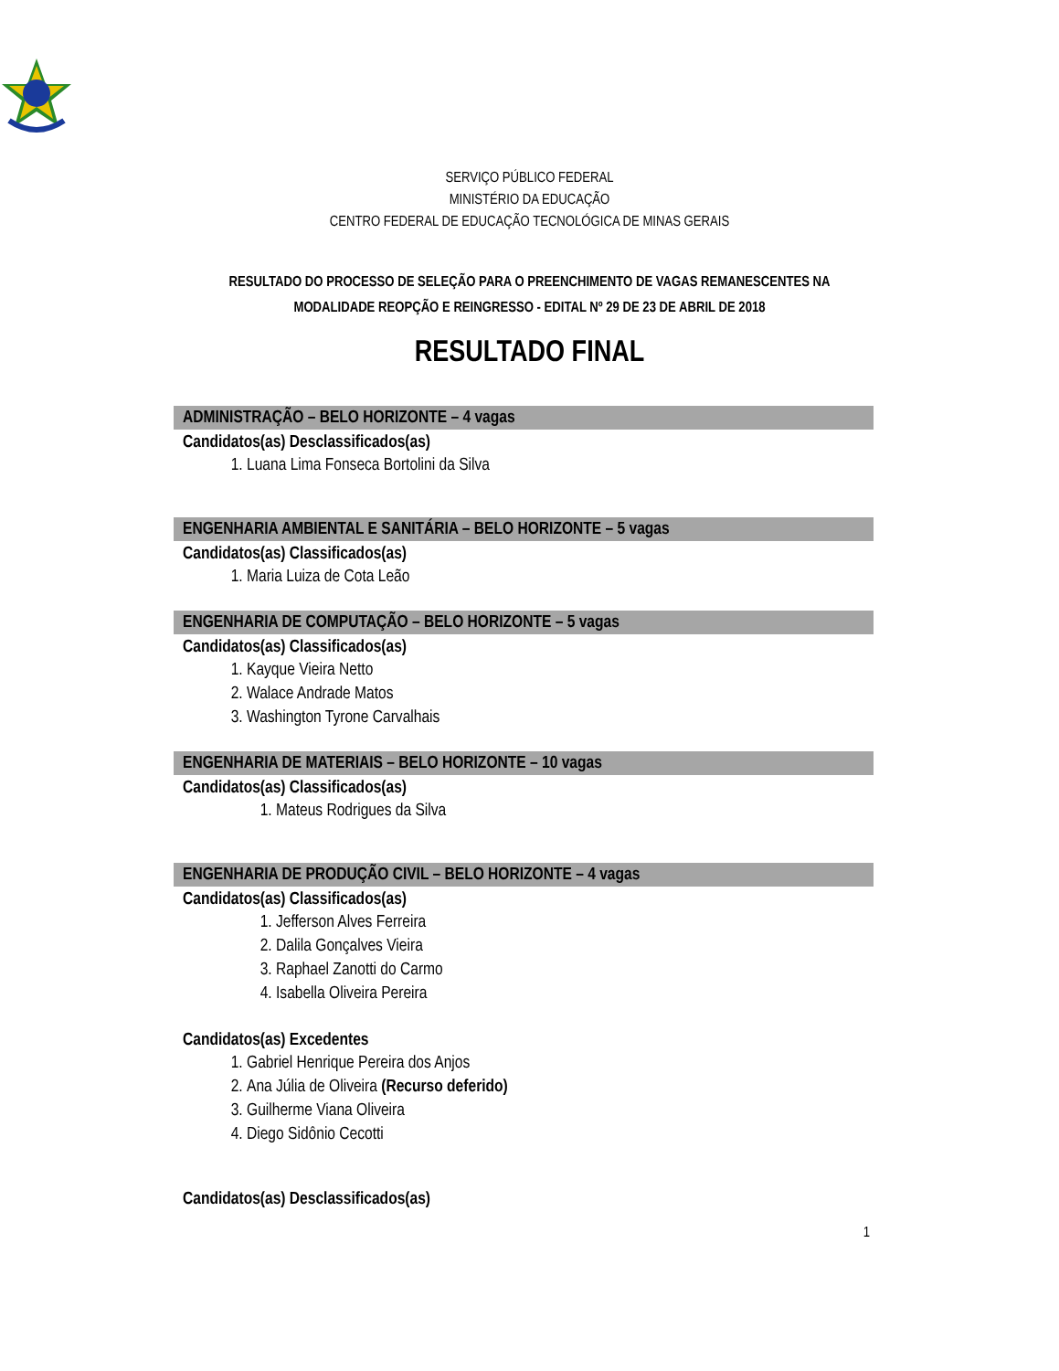SERVIÇO PÚBLICO FEDERAL
MINISTÉRIO DA EDUCAÇÃO
CENTRO FEDERAL DE EDUCAÇÃO TECNOLÓGICA DE MINAS GERAIS
RESULTADO DO PROCESSO DE SELEÇÃO PARA O PREENCHIMENTO DE VAGAS REMANESCENTES NA
MODALIDADE REOPÇÃO E REINGRESSO - EDITAL Nº 29 DE 23 DE ABRIL DE 2018
RESULTADO FINAL
ADMINISTRAÇÃO – BELO HORIZONTE – 4 vagas
Candidatos(as) Desclassificados(as)
1. Luana Lima Fonseca Bortolini da Silva
ENGENHARIA AMBIENTAL E SANITÁRIA – BELO HORIZONTE – 5 vagas
Candidatos(as) Classificados(as)
1. Maria Luiza de Cota Leão
ENGENHARIA DE COMPUTAÇÃO – BELO HORIZONTE – 5 vagas
Candidatos(as) Classificados(as)
1. Kayque Vieira Netto
2. Walace Andrade Matos
3. Washington Tyrone Carvalhais
ENGENHARIA DE MATERIAIS – BELO HORIZONTE – 10 vagas
Candidatos(as) Classificados(as)
1. Mateus Rodrigues da Silva
ENGENHARIA DE PRODUÇÃO CIVIL – BELO HORIZONTE – 4 vagas
Candidatos(as) Classificados(as)
1. Jefferson Alves Ferreira
2. Dalila Gonçalves Vieira
3. Raphael Zanotti do Carmo
4. Isabella Oliveira Pereira
Candidatos(as) Excedentes
1. Gabriel Henrique Pereira dos Anjos
2. Ana Júlia de Oliveira (Recurso deferido)
3. Guilherme Viana Oliveira
4. Diego Sidônio Cecotti
Candidatos(as) Desclassificados(as)
1